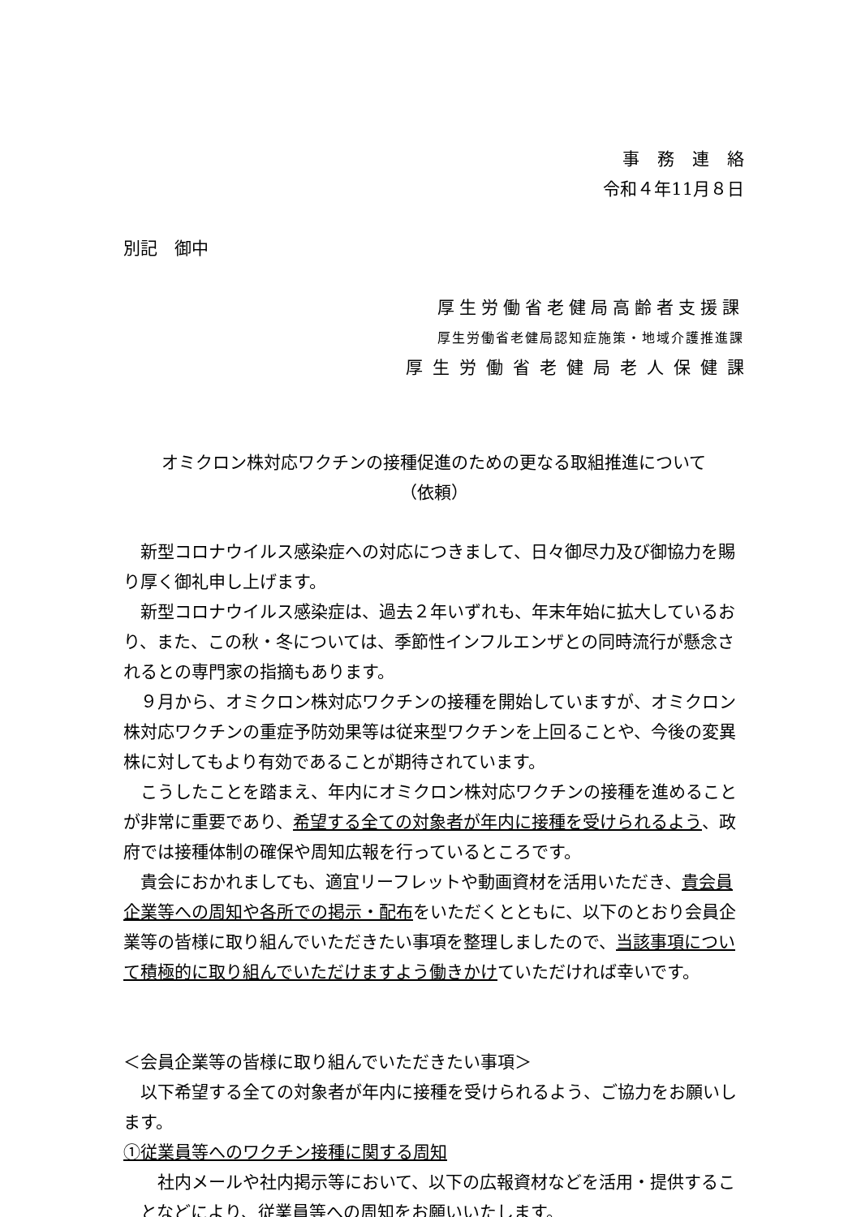事務連絡
令和４年11月８日
別記　御中
厚生労働省老健局高齢者支援課
厚生労働省老健局認知症施策・地域介護推進課
厚生労働省老健局老人保健課
オミクロン株対応ワクチンの接種促進のための更なる取組推進について
（依頼）
新型コロナウイルス感染症への対応につきまして、日々御尽力及び御協力を賜り厚く御礼申し上げます。
新型コロナウイルス感染症は、過去２年いずれも、年末年始に拡大しているおり、また、この秋・冬については、季節性インフルエンザとの同時流行が懸念されるとの専門家の指摘もあります。
９月から、オミクロン株対応ワクチンの接種を開始していますが、オミクロン株対応ワクチンの重症予防効果等は従来型ワクチンを上回ることや、今後の変異株に対してもより有効であることが期待されています。
こうしたことを踏まえ、年内にオミクロン株対応ワクチンの接種を進めることが非常に重要であり、希望する全ての対象者が年内に接種を受けられるよう、政府では接種体制の確保や周知広報を行っているところです。
貴会におかれましても、適宜リーフレットや動画資材を活用いただき、貴会員企業等への周知や各所での掲示・配布をいただくとともに、以下のとおり会員企業等の皆様に取り組んでいただきたい事項を整理しましたので、当該事項について積極的に取り組んでいただけますよう働きかけていただければ幸いです。
＜会員企業等の皆様に取り組んでいただきたい事項＞
以下希望する全ての対象者が年内に接種を受けられるよう、ご協力をお願いします。
①従業員等へのワクチン接種に関する周知
社内メールや社内掲示等において、以下の広報資材などを活用・提供することなどにより、従業員等への周知をお願いいたします。